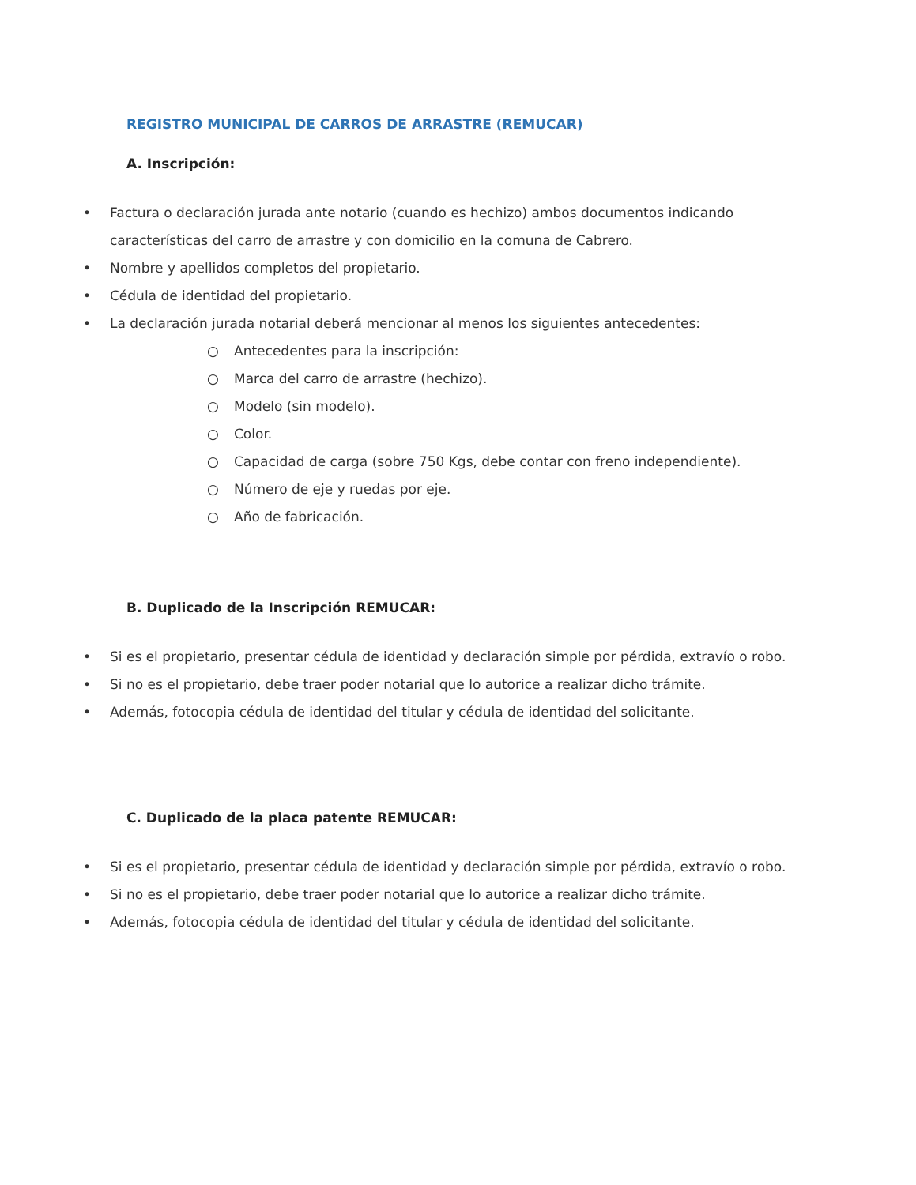REGISTRO MUNICIPAL DE CARROS DE ARRASTRE (REMUCAR)
A. Inscripción:
• Factura o declaración jurada ante notario (cuando es hechizo) ambos documentos indicando características del carro de arrastre y con domicilio en la comuna de Cabrero.
• Nombre y apellidos completos del propietario.
• Cédula de identidad del propietario.
• La declaración jurada notarial deberá mencionar al menos los siguientes antecedentes:
○ Antecedentes para la inscripción:
○ Marca del carro de arrastre (hechizo).
○ Modelo (sin modelo).
○ Color.
○ Capacidad de carga (sobre 750 Kgs, debe contar con freno independiente).
○ Número de eje y ruedas por eje.
○ Año de fabricación.
B. Duplicado de la Inscripción REMUCAR:
• Si es el propietario, presentar cédula de identidad y declaración simple por pérdida, extravío o robo.
• Si no es el propietario, debe traer poder notarial que lo autorice a realizar dicho trámite.
• Además, fotocopia cédula de identidad del titular y cédula de identidad del solicitante.
C. Duplicado de la placa patente REMUCAR:
• Si es el propietario, presentar cédula de identidad y declaración simple por pérdida, extravío o robo.
• Si no es el propietario, debe traer poder notarial que lo autorice a realizar dicho trámite.
• Además, fotocopia cédula de identidad del titular y cédula de identidad del solicitante.